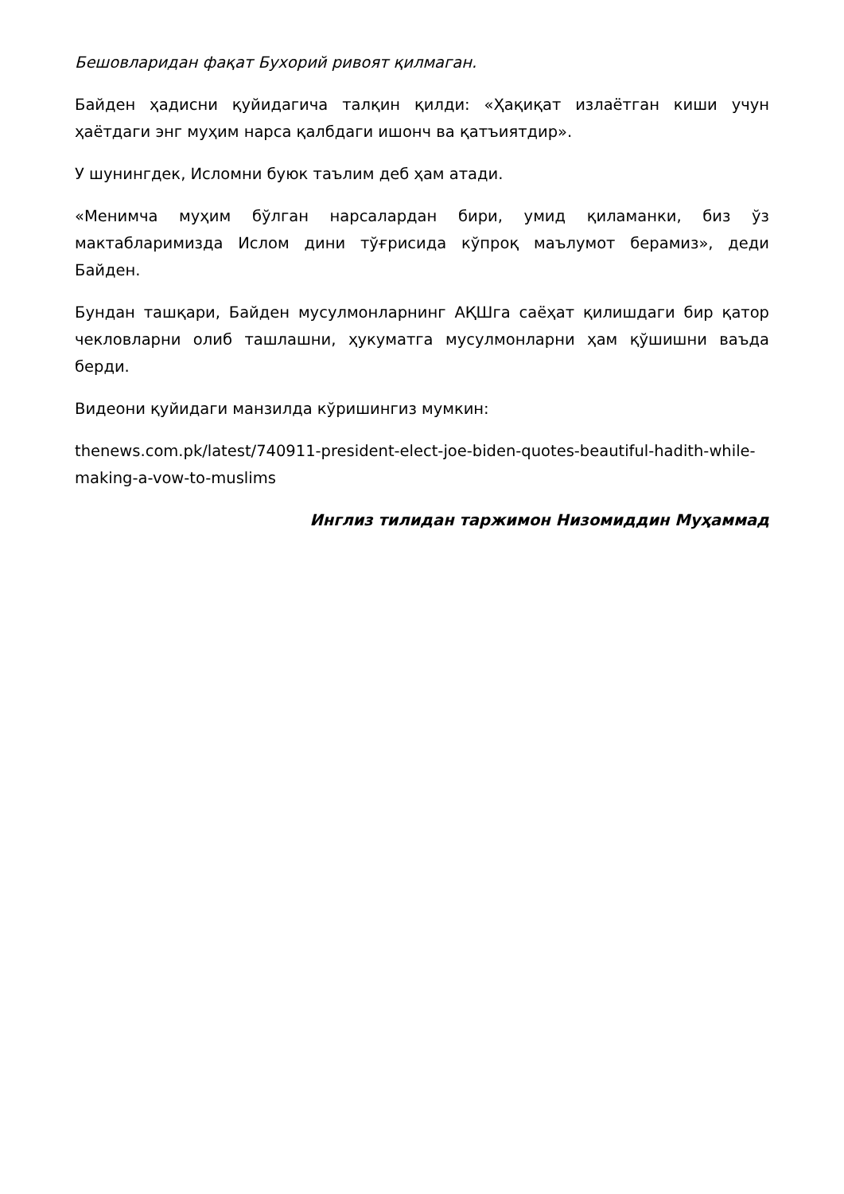Бешовларидан фақат Бухорий ривоят қилмаган.
Байден ҳадисни қуйидагича талқин қилди: «Ҳақиқат излаётган киши учун ҳаётдаги энг муҳим нарса қалбдаги ишонч ва қатъиятдир».
У шунингдек, Исломни буюк таълим деб ҳам атади.
«Менимча муҳим бўлган нарсалардан бири, умид қиламанки, биз ўз мактабларимизда Ислом дини тўғрисида кўпроқ маълумот берамиз», деди Байден.
Бундан ташқари, Байден мусулмонларнинг АҚШга саёҳат қилишдаги бир қатор чекловларни олиб ташлашни, ҳукуматга мусулмонларни ҳам қўшишни ваъда берди.
Видеони қуйидаги манзилда кўришингиз мумкин:
thenews.com.pk/latest/740911-president-elect-joe-biden-quotes-beautiful-hadith-while-making-a-vow-to-muslims
Инглиз тилидан таржимон Низомиддин Муҳаммад